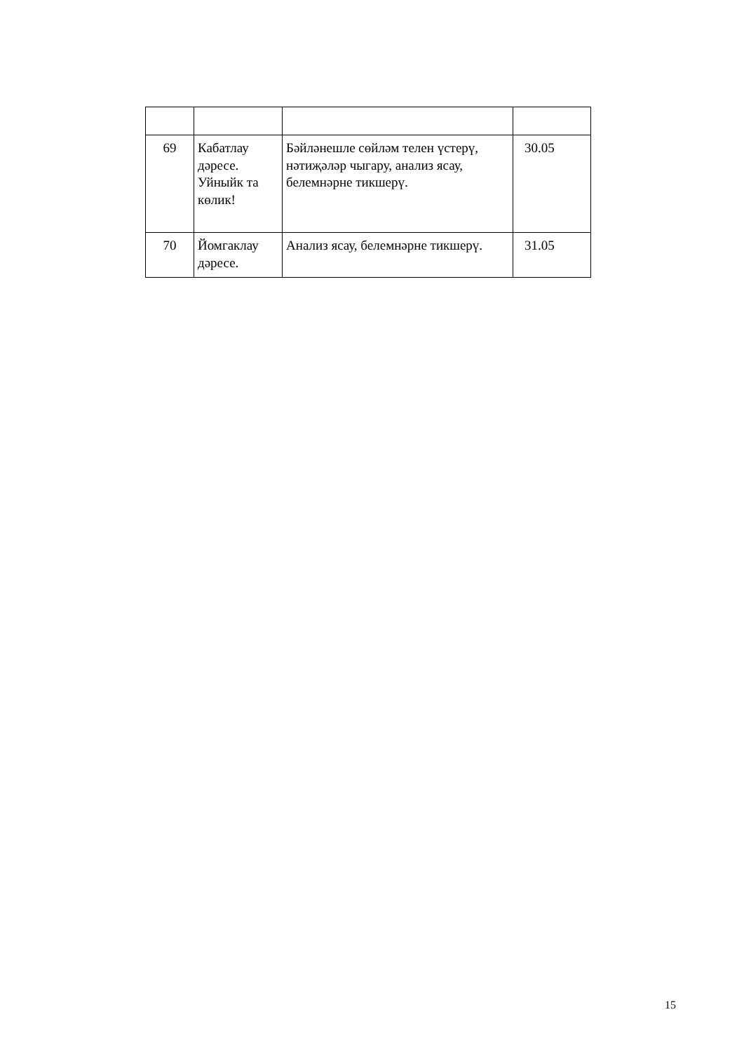| 69 | Кабатлау дәресе. Уйныйк та көлик! | Бәйләнешле сөйләм телен үстерү, нәтиҗәләр чыгару, анализ ясау, белемнәрне тикшерү. | 30.05 |
| 70 | Йомгаклау дәресе. | Анализ ясау, белемнәрне тикшерү. | 31.05 |
15